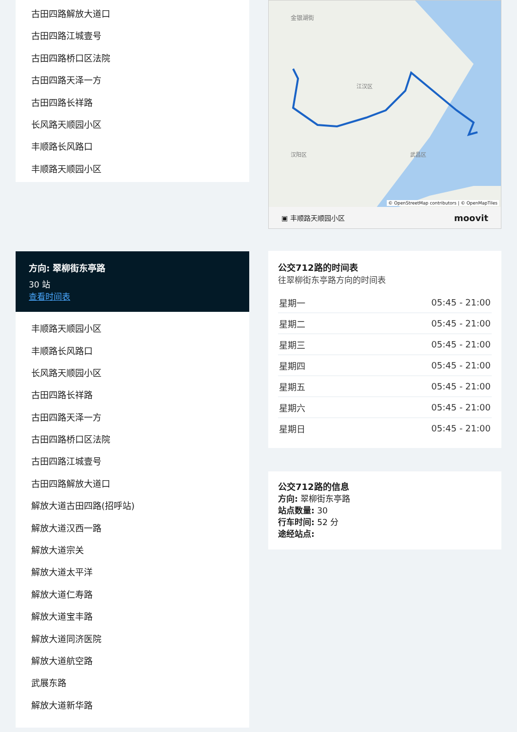古田四路解放大道口
古田四路江城壹号
古田四路桥口区法院
古田四路天泽一方
古田四路长祥路
长风路天顺园小区
丰顺路长风路口
丰顺路天顺园小区
方向: 翠柳街东亭路
30 站
查看时间表
丰顺路天顺园小区
丰顺路长风路口
长风路天顺园小区
古田四路长祥路
古田四路天泽一方
古田四路桥口区法院
古田四路江城壹号
古田四路解放大道口
解放大道古田四路(招呼站)
解放大道汉西一路
解放大道宗关
解放大道太平洋
解放大道仁寿路
解放大道宝丰路
解放大道同济医院
解放大道航空路
武展东路
解放大道新华路
金银湖街
江汉区
汉阳区
武昌区
© OpenStreetMap contributors | © OpenMapTiles
▣ 丰顺路天顺园小区 moovit
公交712路的时间表
往翠柳街东亭路方向的时间表
| 星期一 | 05:45 - 21:00 |
| 星期二 | 05:45 - 21:00 |
| 星期三 | 05:45 - 21:00 |
| 星期四 | 05:45 - 21:00 |
| 星期五 | 05:45 - 21:00 |
| 星期六 | 05:45 - 21:00 |
| 星期日 | 05:45 - 21:00 |
公交712路的信息
方向: 翠柳街东亭路
站点数量: 30
行车时间: 52 分
途经站点: